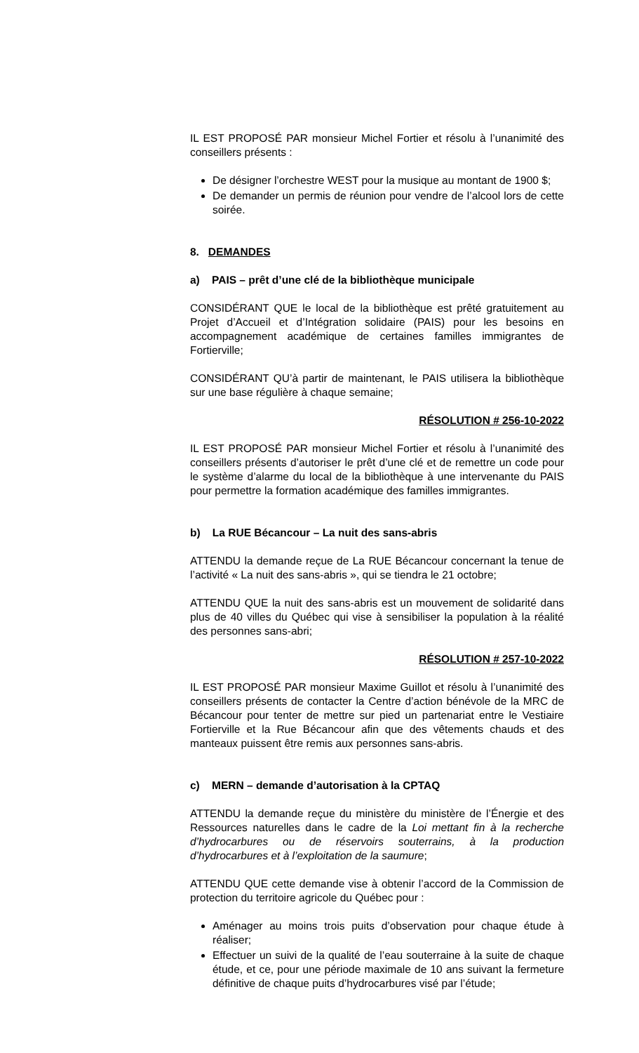IL EST PROPOSÉ PAR monsieur Michel Fortier et résolu à l’unanimité des conseillers présents :
De désigner l’orchestre WEST pour la musique au montant de 1900 $;
De demander un permis de réunion pour vendre de l’alcool lors de cette soirée.
8. DEMANDES
a) PAIS – prêt d’une clé de la bibliothèque municipale
CONSIDÉRANT QUE le local de la bibliothèque est prêté gratuitement au Projet d’Accueil et d’Intégration solidaire (PAIS) pour les besoins en accompagnement académique de certaines familles immigrantes de Fortierville;
CONSIDÉRANT QU’à partir de maintenant, le PAIS utilisera la bibliothèque sur une base régulière à chaque semaine;
RÉSOLUTION # 256-10-2022
IL EST PROPOSÉ PAR monsieur Michel Fortier et résolu à l’unanimité des conseillers présents d’autoriser le prêt d’une clé et de remettre un code pour le système d’alarme du local de la bibliothèque à une intervenante du PAIS pour permettre la formation académique des familles immigrantes.
b) La RUE Bécancour – La nuit des sans-abris
ATTENDU la demande reçue de La RUE Bécancour concernant la tenue de l’activité « La nuit des sans-abris », qui se tiendra le 21 octobre;
ATTENDU QUE la nuit des sans-abris est un mouvement de solidarité dans plus de 40 villes du Québec qui vise à sensibiliser la population à la réalité des personnes sans-abri;
RÉSOLUTION # 257-10-2022
IL EST PROPOSÉ PAR monsieur Maxime Guillot et résolu à l’unanimité des conseillers présents de contacter la Centre d’action bénévole de la MRC de Bécancour pour tenter de mettre sur pied un partenariat entre le Vestiaire Fortierville et la Rue Bécancour afin que des vêtements chauds et des manteaux puissent être remis aux personnes sans-abris.
c) MERN – demande d’autorisation à la CPTAQ
ATTENDU la demande reçue du ministère du ministère de l’Énergie et des Ressources naturelles dans le cadre de la Loi mettant fin à la recherche d’hydrocarbures ou de réservoirs souterrains, à la production d’hydrocarbures et à l’exploitation de la saumure;
ATTENDU QUE cette demande vise à obtenir l’accord de la Commission de protection du territoire agricole du Québec pour :
Aménager au moins trois puits d’observation pour chaque étude à réaliser;
Effectuer un suivi de la qualité de l’eau souterraine à la suite de chaque étude, et ce, pour une période maximale de 10 ans suivant la fermeture définitive de chaque puits d’hydrocarbures visé par l’étude;